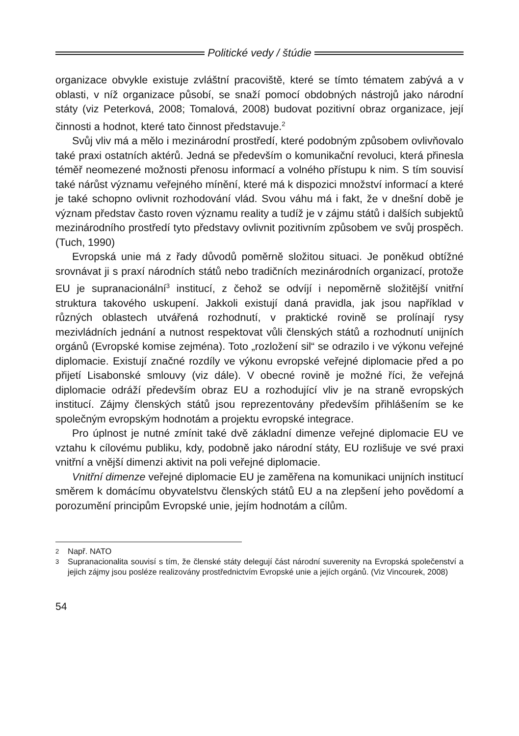Politické vedy / štúdie
organizace obvykle existuje zvláštní pracoviště, které se tímto tématem zabývá a v oblasti, v níž organizace působí, se snaží pomocí obdobných nástrojů jako národní státy (viz Peterková, 2008; Tomalová, 2008) budovat pozitivní obraz organizace, její činnosti a hodnot, které tato činnost představuje.<sup>2</sup>
Svůj vliv má a mělo i mezinárodní prostředí, které podobným způsobem ovlivňovalo také praxi ostatních aktérů. Jedná se především o komunikační revoluci, která přinesla téměř neomezené možnosti přenosu informací a volného přístupu k nim. S tím souvisí také nárůst významu veřejného mínění, které má k dispozici množství informací a které je také schopno ovlivnit rozhodování vlád. Svou váhu má i fakt, že v dnešní době je význam představ často roven významu reality a tudíž je v zájmu států i dalších subjektů mezinárodního prostředí tyto představy ovlivnit pozitivním způsobem ve svůj prospěch. (Tuch, 1990)
Evropská unie má z řady důvodů poměrně složitou situaci. Je poněkud obtížné srovnávat ji s praxí národních států nebo tradičních mezinárodních organizací, protože EU je supranacionální<sup>3</sup> institucí, z čehož se odvíjí i nepoměrně složitější vnitřní struktura takového uskupení. Jakkoli existují daná pravidla, jak jsou například v různých oblastech utvářená rozhodnutí, v praktické rovině se prolínají rysy mezivládních jednání a nutnost respektovat vůli členských států a rozhodnutí unijních orgánů (Evropské komise zejména). Toto „rozložení sil“ se odrazilo i ve výkonu veřejné diplomacie. Existují značné rozdíly ve výkonu evropské veřejné diplomacie před a po přijetí Lisabonské smlouvy (viz dále). V obecné rovině je možné říci, že veřejná diplomacie odráží především obraz EU a rozhodující vliv je na straně evropských institucí. Zájmy členských států jsou reprezentovány především přihlášením se ke společným evropským hodnotám a projektu evropské integrace.
Pro úplnost je nutné zmínit také dvě základní dimenze veřejné diplomacie EU ve vztahu k cílovému publiku, kdy, podobně jako národní státy, EU rozlišuje ve své praxi vnitřní a vnější dimenzi aktivit na poli veřejné diplomacie.
Vnitřní dimenze veřejné diplomacie EU je zaměřena na komunikaci unijních institucí směrem k domácímu obyvatelstvu členských států EU a na zlepšení jeho povědomí a porozumění principům Evropské unie, jejím hodnotám a cílům.
2 Např. NATO
3 Supranacionalita souvisí s tím, že členské státy delegují část národní suverenity na Evropská společenství a jejich zájmy jsou posléze realizovány prostřednictvím Evropské unie a jejích orgánů. (Viz Vincourek, 2008)
54